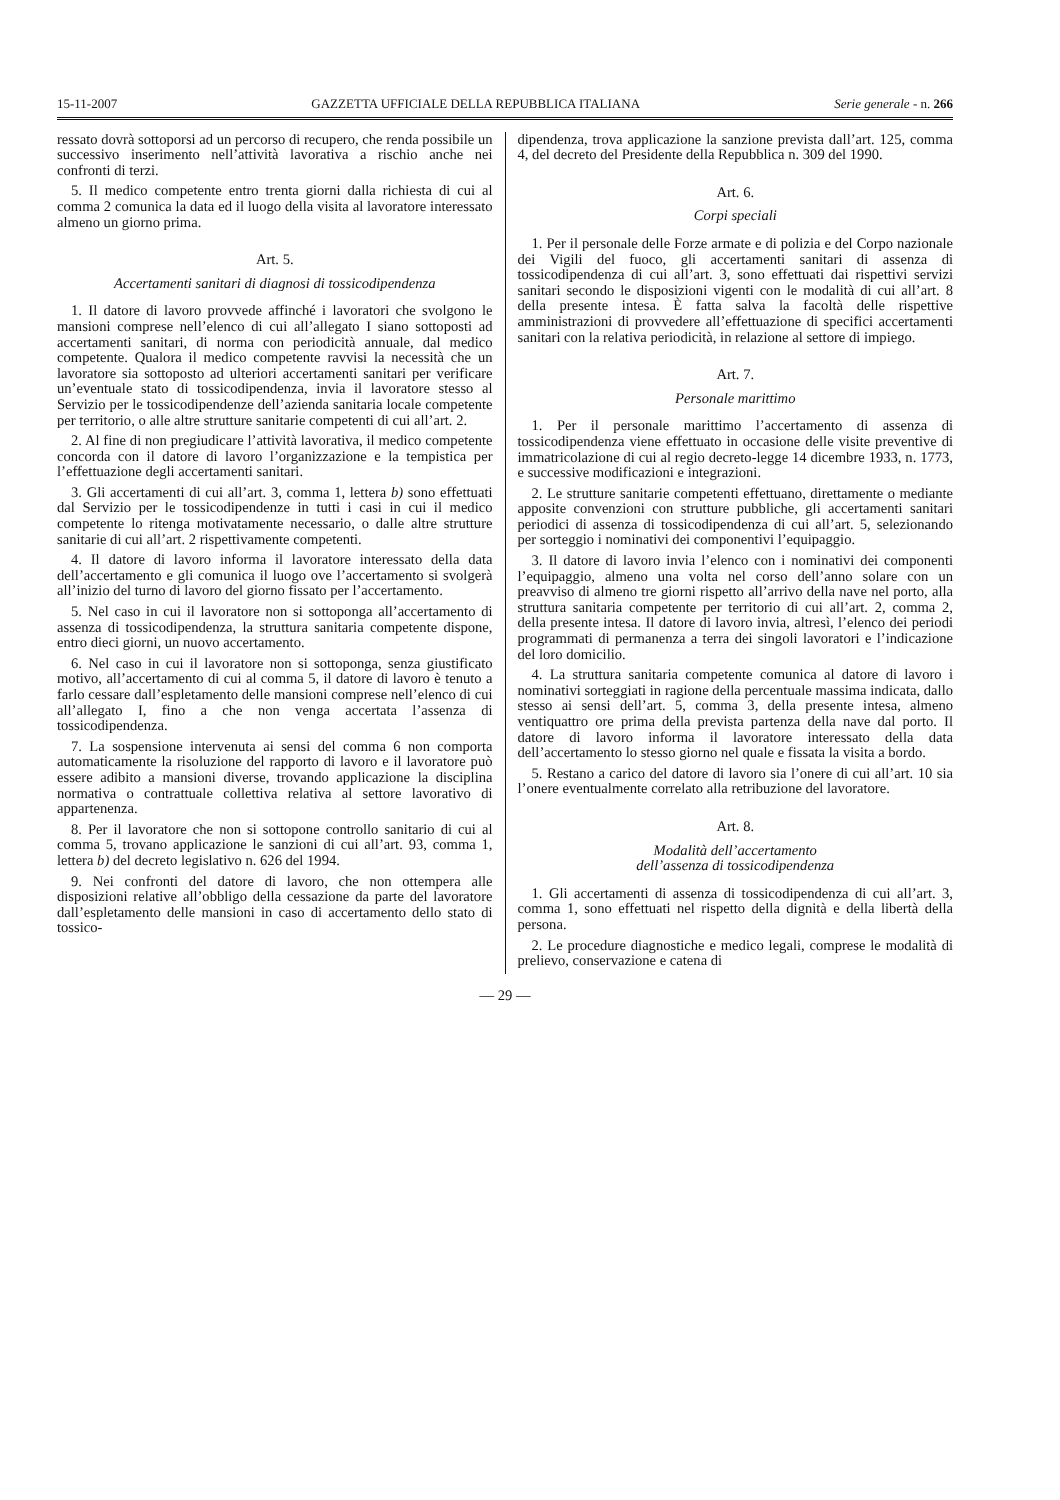15-11-2007 GAZZETTA UFFICIALE DELLA REPUBBLICA ITALIANA Serie generale - n. 266
ressato dovrà sottoporsi ad un percorso di recupero, che renda possibile un successivo inserimento nell’attività lavorativa a rischio anche nei confronti di terzi.
5. Il medico competente entro trenta giorni dalla richiesta di cui al comma 2 comunica la data ed il luogo della visita al lavoratore interessato almeno un giorno prima.
Art. 5.
Accertamenti sanitari di diagnosi di tossicodipendenza
1. Il datore di lavoro provvede affinché i lavoratori che svolgono le mansioni comprese nell’elenco di cui all’allegato I siano sottoposti ad accertamenti sanitari, di norma con periodicità annuale, dal medico competente. Qualora il medico competente ravvisi la necessità che un lavoratore sia sottoposto ad ulteriori accertamenti sanitari per verificare un’eventuale stato di tossicodipendenza, invia il lavoratore stesso al Servizio per le tossicodipendenze dell’azienda sanitaria locale competente per territorio, o alle altre strutture sanitarie competenti di cui all’art. 2.
2. Al fine di non pregiudicare l’attività lavorativa, il medico competente concorda con il datore di lavoro l’organizzazione e la tempistica per l’effettuazione degli accertamenti sanitari.
3. Gli accertamenti di cui all’art. 3, comma 1, lettera b) sono effettuati dal Servizio per le tossicodipendenze in tutti i casi in cui il medico competente lo ritenga motivatamente necessario, o dalle altre strutture sanitarie di cui all’art. 2 rispettivamente competenti.
4. Il datore di lavoro informa il lavoratore interessato della data dell’accertamento e gli comunica il luogo ove l’accertamento si svolgerà all’inizio del turno di lavoro del giorno fissato per l’accertamento.
5. Nel caso in cui il lavoratore non si sottoponga all’accertamento di assenza di tossicodipendenza, la struttura sanitaria competente dispone, entro dieci giorni, un nuovo accertamento.
6. Nel caso in cui il lavoratore non si sottoponga, senza giustificato motivo, all’accertamento di cui al comma 5, il datore di lavoro è tenuto a farlo cessare dall’espletamento delle mansioni comprese nell’elenco di cui all’allegato I, fino a che non venga accertata l’assenza di tossicodipendenza.
7. La sospensione intervenuta ai sensi del comma 6 non comporta automaticamente la risoluzione del rapporto di lavoro e il lavoratore può essere adibito a mansioni diverse, trovando applicazione la disciplina normativa o contrattuale collettiva relativa al settore lavorativo di appartenenza.
8. Per il lavoratore che non si sottopone controllo sanitario di cui al comma 5, trovano applicazione le sanzioni di cui all’art. 93, comma 1, lettera b) del decreto legislativo n. 626 del 1994.
9. Nei confronti del datore di lavoro, che non ottempera alle disposizioni relative all’obbligo della cessazione da parte del lavoratore dall’espletamento delle mansioni in caso di accertamento dello stato di tossico-
dipendenza, trova applicazione la sanzione prevista dall’art. 125, comma 4, del decreto del Presidente della Repubblica n. 309 del 1990.
Art. 6.
Corpi speciali
1. Per il personale delle Forze armate e di polizia e del Corpo nazionale dei Vigili del fuoco, gli accertamenti sanitari di assenza di tossicodipendenza di cui all’art. 3, sono effettuati dai rispettivi servizi sanitari secondo le disposizioni vigenti con le modalità di cui all’art. 8 della presente intesa. È fatta salva la facoltà delle rispettive amministrazioni di provvedere all’effettuazione di specifici accertamenti sanitari con la relativa periodicità, in relazione al settore di impiego.
Art. 7.
Personale marittimo
1. Per il personale marittimo l’accertamento di assenza di tossicodipendenza viene effettuato in occasione delle visite preventive di immatricolazione di cui al regio decreto-legge 14 dicembre 1933, n. 1773, e successive modificazioni e integrazioni.
2. Le strutture sanitarie competenti effettuano, direttamente o mediante apposite convenzioni con strutture pubbliche, gli accertamenti sanitari periodici di assenza di tossicodipendenza di cui all’art. 5, selezionando per sorteggio i nominativi dei componentivi l’equipaggio.
3. Il datore di lavoro invia l’elenco con i nominativi dei componenti l’equipaggio, almeno una volta nel corso dell’anno solare con un preavviso di almeno tre giorni rispetto all’arrivo della nave nel porto, alla struttura sanitaria competente per territorio di cui all’art. 2, comma 2, della presente intesa. Il datore di lavoro invia, altresì, l’elenco dei periodi programmati di permanenza a terra dei singoli lavoratori e l’indicazione del loro domicilio.
4. La struttura sanitaria competente comunica al datore di lavoro i nominativi sorteggiati in ragione della percentuale massima indicata, dallo stesso ai sensi dell’art. 5, comma 3, della presente intesa, almeno ventiquattro ore prima della prevista partenza della nave dal porto. Il datore di lavoro informa il lavoratore interessato della data dell’accertamento lo stesso giorno nel quale e fissata la visita a bordo.
5. Restano a carico del datore di lavoro sia l’onere di cui all’art. 10 sia l’onere eventualmente correlato alla retribuzione del lavoratore.
Art. 8.
Modalità dell’accertamento
dell’assenza di tossicodipendenza
1. Gli accertamenti di assenza di tossicodipendenza di cui all’art. 3, comma 1, sono effettuati nel rispetto della dignità e della libertà della persona.
2. Le procedure diagnostiche e medico legali, comprese le modalità di prelievo, conservazione e catena di
— 29 —